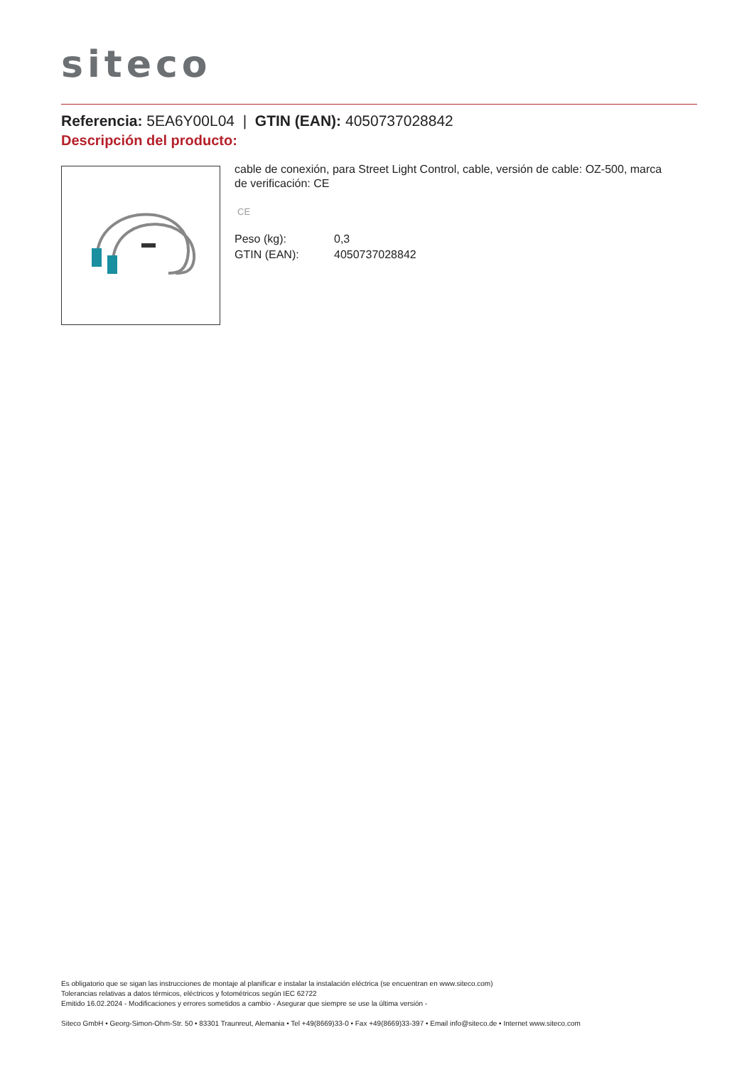siteco
Referencia: 5EA6Y00L04 | GTIN (EAN): 4050737028842
Descripción del producto:
cable de conexión, para Street Light Control, cable, versión de cable: OZ-500, marca de verificación: CE
CE
| Peso (kg): | 0,3 |
| GTIN (EAN): | 4050737028842 |
Es obligatorio que se sigan las instrucciones de montaje al planificar e instalar la instalación eléctrica (se encuentran en www.siteco.com)
Tolerancias relativas a datos térmicos, eléctricos y fotométricos según IEC 62722
Emitido 16.02.2024 - Modificaciones y errores sometidos a cambio - Asegurar que siempre se use la última versión -
Siteco GmbH • Georg-Simon-Ohm-Str. 50 • 83301 Traunreut, Alemania • Tel +49(8669)33-0 • Fax +49(8669)33-397 • Email info@siteco.de • Internet www.siteco.com